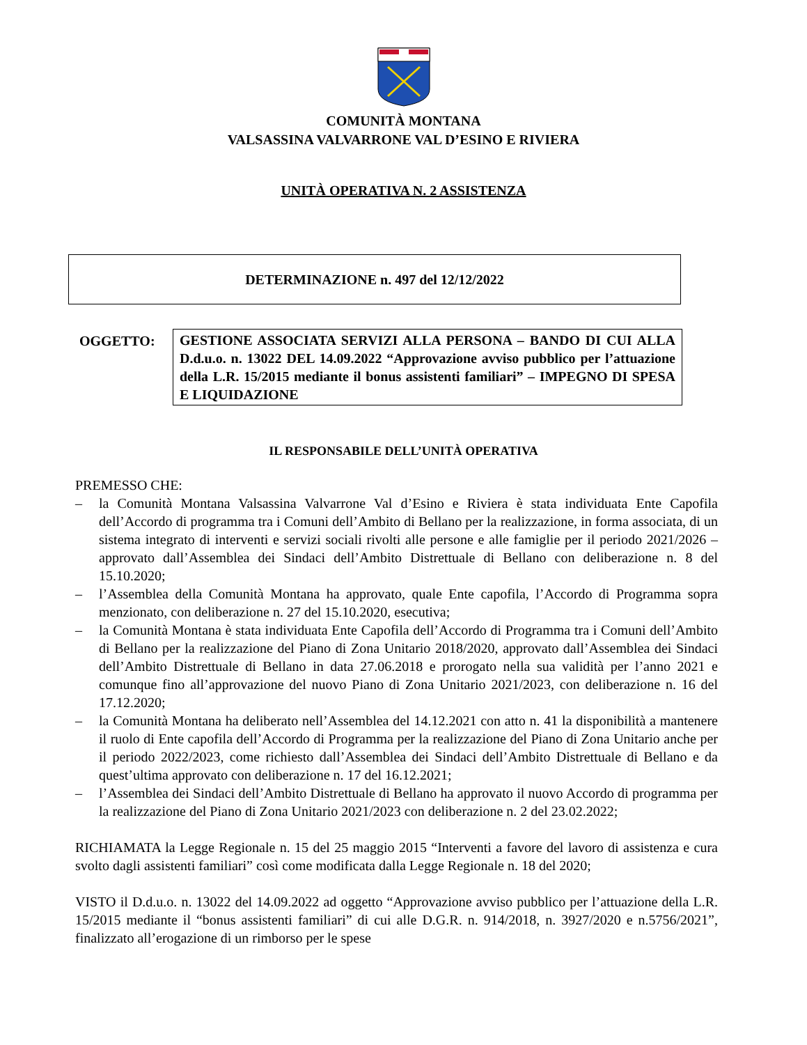COMUNITÀ MONTANA
VALSASSINA VALVARRONE VAL D’ESINO E RIVIERA
UNITÀ OPERATIVA N. 2 ASSISTENZA
DETERMINAZIONE n. 497 del 12/12/2022
OGGETTO: GESTIONE ASSOCIATA SERVIZI ALLA PERSONA – BANDO DI CUI ALLA D.d.u.o. n. 13022 DEL 14.09.2022 “Approvazione avviso pubblico per l’attuazione della L.R. 15/2015 mediante il bonus assistenti familiari” – IMPEGNO DI SPESA E LIQUIDAZIONE
IL RESPONSABILE DELL’UNITÀ OPERATIVA
PREMESSO CHE:
– la Comunità Montana Valsassina Valvarrone Val d’Esino e Riviera è stata individuata Ente Capofila dell’Accordo di programma tra i Comuni dell’Ambito di Bellano per la realizzazione, in forma associata, di un sistema integrato di interventi e servizi sociali rivolti alle persone e alle famiglie per il periodo 2021/2026 – approvato dall’Assemblea dei Sindaci dell’Ambito Distrettuale di Bellano con deliberazione n. 8 del 15.10.2020;
– l’Assemblea della Comunità Montana ha approvato, quale Ente capofila, l’Accordo di Programma sopra menzionato, con deliberazione n. 27 del 15.10.2020, esecutiva;
– la Comunità Montana è stata individuata Ente Capofila dell’Accordo di Programma tra i Comuni dell’Ambito di Bellano per la realizzazione del Piano di Zona Unitario 2018/2020, approvato dall’Assemblea dei Sindaci dell’Ambito Distrettuale di Bellano in data 27.06.2018 e prorogato nella sua validità per l’anno 2021 e comunque fino all’approvazione del nuovo Piano di Zona Unitario 2021/2023, con deliberazione n. 16 del 17.12.2020;
– la Comunità Montana ha deliberato nell’Assemblea del 14.12.2021 con atto n. 41 la disponibilità a mantenere il ruolo di Ente capofila dell’Accordo di Programma per la realizzazione del Piano di Zona Unitario anche per il periodo 2022/2023, come richiesto dall’Assemblea dei Sindaci dell’Ambito Distrettuale di Bellano e da quest’ultima approvato con deliberazione n. 17 del 16.12.2021;
– l’Assemblea dei Sindaci dell’Ambito Distrettuale di Bellano ha approvato il nuovo Accordo di programma per la realizzazione del Piano di Zona Unitario 2021/2023 con deliberazione n. 2 del 23.02.2022;
RICHIAMATA la Legge Regionale n. 15 del 25 maggio 2015 “Interventi a favore del lavoro di assistenza e cura svolto dagli assistenti familiari” così come modificata dalla Legge Regionale n. 18 del 2020;
VISTO il D.d.u.o. n. 13022 del 14.09.2022 ad oggetto “Approvazione avviso pubblico per l’attuazione della L.R. 15/2015 mediante il “bonus assistenti familiari” di cui alle D.G.R. n. 914/2018, n. 3927/2020 e n.5756/2021”, finalizzato all’erogazione di un rimborso per le spese